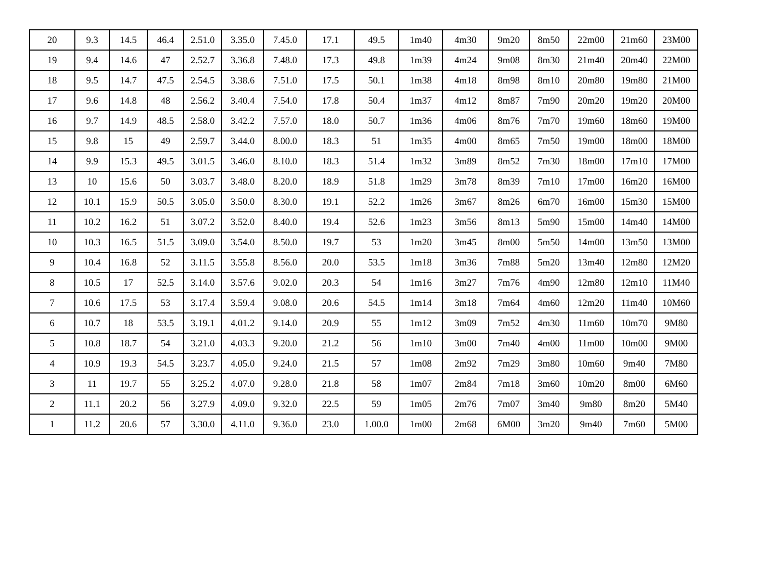| 20 | 9.3 | 14.5 | 46.4 | 2.51.0 | 3.35.0 | 7.45.0 | 17.1 | 49.5 | 1m40 | 4m30 | 9m20 | 8m50 | 22m00 | 21m60 | 23M00 |
| 19 | 9.4 | 14.6 | 47 | 2.52.7 | 3.36.8 | 7.48.0 | 17.3 | 49.8 | 1m39 | 4m24 | 9m08 | 8m30 | 21m40 | 20m40 | 22M00 |
| 18 | 9.5 | 14.7 | 47.5 | 2.54.5 | 3.38.6 | 7.51.0 | 17.5 | 50.1 | 1m38 | 4m18 | 8m98 | 8m10 | 20m80 | 19m80 | 21M00 |
| 17 | 9.6 | 14.8 | 48 | 2.56.2 | 3.40.4 | 7.54.0 | 17.8 | 50.4 | 1m37 | 4m12 | 8m87 | 7m90 | 20m20 | 19m20 | 20M00 |
| 16 | 9.7 | 14.9 | 48.5 | 2.58.0 | 3.42.2 | 7.57.0 | 18.0 | 50.7 | 1m36 | 4m06 | 8m76 | 7m70 | 19m60 | 18m60 | 19M00 |
| 15 | 9.8 | 15 | 49 | 2.59.7 | 3.44.0 | 8.00.0 | 18.3 | 51 | 1m35 | 4m00 | 8m65 | 7m50 | 19m00 | 18m00 | 18M00 |
| 14 | 9.9 | 15.3 | 49.5 | 3.01.5 | 3.46.0 | 8.10.0 | 18.3 | 51.4 | 1m32 | 3m89 | 8m52 | 7m30 | 18m00 | 17m10 | 17M00 |
| 13 | 10 | 15.6 | 50 | 3.03.7 | 3.48.0 | 8.20.0 | 18.9 | 51.8 | 1m29 | 3m78 | 8m39 | 7m10 | 17m00 | 16m20 | 16M00 |
| 12 | 10.1 | 15.9 | 50.5 | 3.05.0 | 3.50.0 | 8.30.0 | 19.1 | 52.2 | 1m26 | 3m67 | 8m26 | 6m70 | 16m00 | 15m30 | 15M00 |
| 11 | 10.2 | 16.2 | 51 | 3.07.2 | 3.52.0 | 8.40.0 | 19.4 | 52.6 | 1m23 | 3m56 | 8m13 | 5m90 | 15m00 | 14m40 | 14M00 |
| 10 | 10.3 | 16.5 | 51.5 | 3.09.0 | 3.54.0 | 8.50.0 | 19.7 | 53 | 1m20 | 3m45 | 8m00 | 5m50 | 14m00 | 13m50 | 13M00 |
| 9 | 10.4 | 16.8 | 52 | 3.11.5 | 3.55.8 | 8.56.0 | 20.0 | 53.5 | 1m18 | 3m36 | 7m88 | 5m20 | 13m40 | 12m80 | 12M20 |
| 8 | 10.5 | 17 | 52.5 | 3.14.0 | 3.57.6 | 9.02.0 | 20.3 | 54 | 1m16 | 3m27 | 7m76 | 4m90 | 12m80 | 12m10 | 11M40 |
| 7 | 10.6 | 17.5 | 53 | 3.17.4 | 3.59.4 | 9.08.0 | 20.6 | 54.5 | 1m14 | 3m18 | 7m64 | 4m60 | 12m20 | 11m40 | 10M60 |
| 6 | 10.7 | 18 | 53.5 | 3.19.1 | 4.01.2 | 9.14.0 | 20.9 | 55 | 1m12 | 3m09 | 7m52 | 4m30 | 11m60 | 10m70 | 9M80 |
| 5 | 10.8 | 18.7 | 54 | 3.21.0 | 4.03.3 | 9.20.0 | 21.2 | 56 | 1m10 | 3m00 | 7m40 | 4m00 | 11m00 | 10m00 | 9M00 |
| 4 | 10.9 | 19.3 | 54.5 | 3.23.7 | 4.05.0 | 9.24.0 | 21.5 | 57 | 1m08 | 2m92 | 7m29 | 3m80 | 10m60 | 9m40 | 7M80 |
| 3 | 11 | 19.7 | 55 | 3.25.2 | 4.07.0 | 9.28.0 | 21.8 | 58 | 1m07 | 2m84 | 7m18 | 3m60 | 10m20 | 8m00 | 6M60 |
| 2 | 11.1 | 20.2 | 56 | 3.27.9 | 4.09.0 | 9.32.0 | 22.5 | 59 | 1m05 | 2m76 | 7m07 | 3m40 | 9m80 | 8m20 | 5M40 |
| 1 | 11.2 | 20.6 | 57 | 3.30.0 | 4.11.0 | 9.36.0 | 23.0 | 1.00.0 | 1m00 | 2m68 | 6M00 | 3m20 | 9m40 | 7m60 | 5M00 |